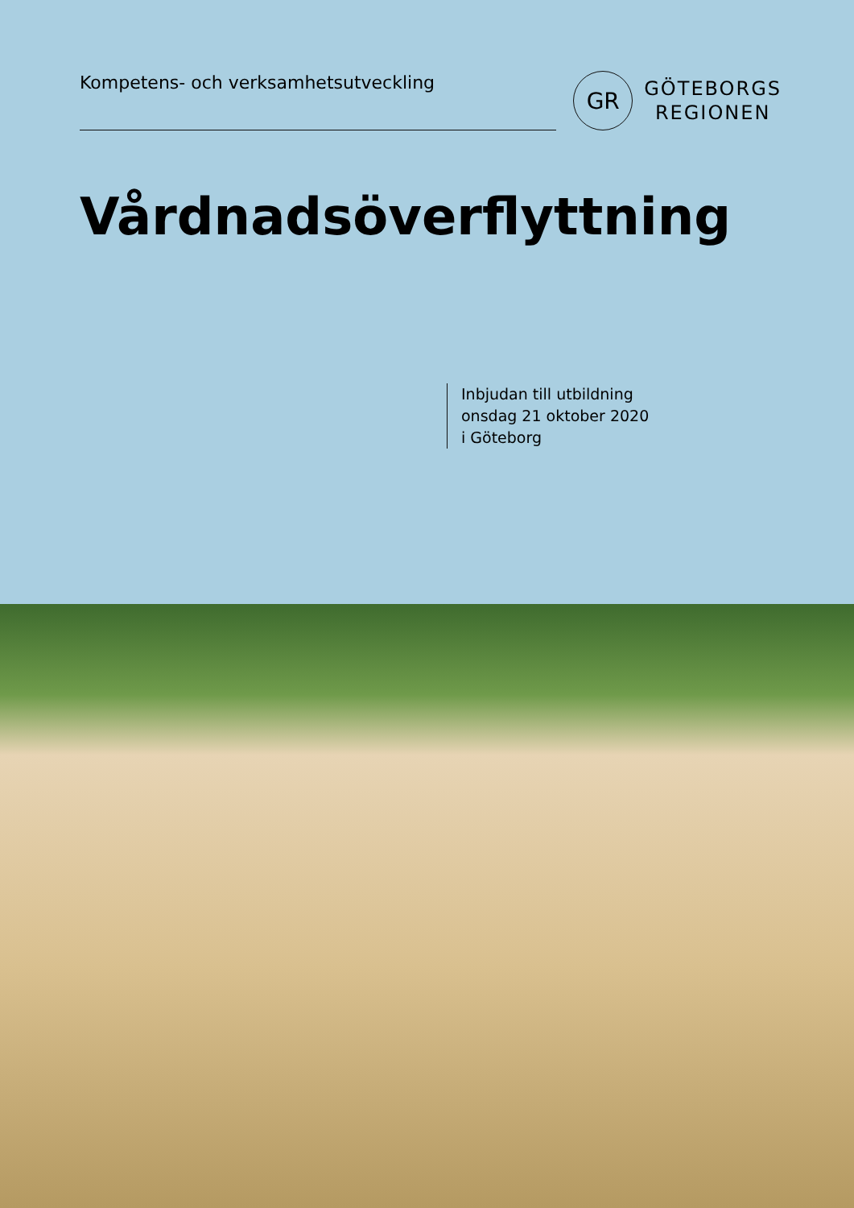Kompetens- och verksamhetsutveckling
GR
GÖTEBORGS
REGIONEN
Vårdnadsöverflyttning
Inbjudan till utbildning
onsdag 21 oktober 2020
i Göteborg